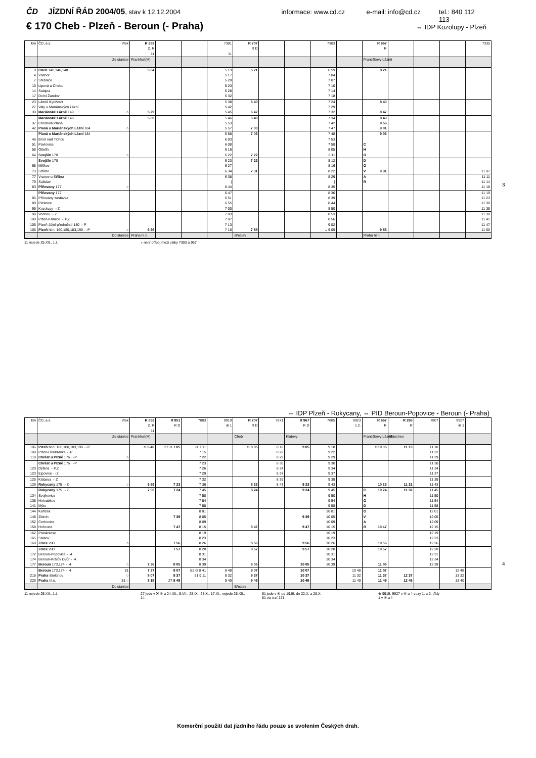ČD JÍZDNÍ ŘÁD 2004/05, stav k 12.12.2004 informace: www.cd.cz e-mail: info@cd.cz tel.: 840 112 113
€ 170 Cheb - Plzeň - Beroun (- Praha) ⇔ IDP Kozolupy - Plzeň
| km | ČD, a.s. Vlak | R 353 2. R 11 | | | 7301 11 | R 707 R D | | | 7303 | | R 657 R | | | | 7335 |
| | Ze stanice | Frankfurt(M) | | | | | | | | | Františkovy Lázně | | | | |
| 0 | Cheb 140,146,148 | 5 04 | | | 5 13 | 6 21 | | | 6 59 | | 8 21 | | | | |
| 4 | Všeboř | | | | 5 17 | | | | 7 04 | | | | | | |
| 7 | Stebnice | | | | 5 20 | | | | 7 07 | | | | | | |
| 10 | Lipová u Chebu | | | | 5 23 | | | | 7 10 | | | | | | |
| 14 | Salajna | | | | 5 28 | | | | 7 14 | | | | | | |
| 17 | Dolní Žandov | | | | 5 32 | | | | 7 18 | | | | | | |
| 23 | Lázně Kynžvart | | | | 5 38 | 6 40 | | | 7 24 | | 8 40 | | | | |
| 27 | Valy u Mariánských Lázní | | | | 5 42 | | | | 7 29 | | | | | | |
| 30 | Mariánské Lázně 149 ○ | 5 29 | | | 5 45 | 6 47 | | | 7 32 | | 8 47 | | | | |
| | Mariánské Lázně 149 | 5 30 | | | 5 46 | 6 49 | | | 7 34 | | 8 49 | | | | |
| 37 | Chodová Planá | | | | 5 53 | | | | 7 42 | | 8 56 | | | | |
| 42 | Planá u Mariánských Lázní 184 ○ | | | | 5 57 | 7 00 | | | 7 47 | | 9 01 | | | | |
| | Planá u Mariánských Lázní 184 | | | | 5 58 | 7 03 | | | 7 48 | | 9 03 | | | | |
| 46 | Brod nad Tichou | | | | 6 03 | | | | 7 53 | | | | | | |
| 51 | Pavlovice | | | | 6 08 | | | | 7 58 | | C | | | | |
| 58 | Ošelín | | | | 6 16 | | | | 8 05 | | H | | | | |
| 64 | Svojšín 178 ○ | | | | 6 22 | 7 22 | | | 8 11 | | O | | | | |
| | Svojšín 178 | | | | 6 23 | 7 22 | | | 8 12 | | D | | | | |
| 68 | Milíkov | | | | 6 27 | | | | 8 16 | | O | | | | |
| 73 | Stříbro | | | | 6 34 | 7 31 | | | 8 22 | | V 9 31 | | | | 11 07 |
| 77 | Vranov u Stříbra | | | | 6 38 | | | | 8 29 | | A | | | | 11 11 |
| 79 | Sulislav | | | | / | | | | / | | R | | | | 11 14 |
| 83 | Přňovany 177 ○ | | | | 6 44 | | | | 8 35 | | | | | | 11 18 |
| | Přňovany 177 | | | | 6 47 | | | | 8 36 | | | | | | 11 19 |
| 86 | Přňovany zastávka | | | | 6 51 | | | | 8 39 | | | | | | 11 23 |
| 89 | Plešnice | | | | 6 55 | | | | 8 44 | | | | | | 11 30 |
| 95 | Kozolupy ⇔Z | | | | 7 00 | | | | 8 50 | | | | | | 11 35 |
| 98 | Vochov ⇔Z | | | | 7 03 | | | | 8 53 | | | | | | 11 38 |
| 100 | Plzeň-Křimice ⇔P,Z | | | | 7 07 | | | | 8 56 | | | | | | 11 41 |
| 105 | Plzeň-Jižní předměstí 180 ⇔P | | | | 7 13 | | | | 9 02 | | | | | | 11 47 |
| 106 | Plzeň hl.n. 160,180,183,190 ⇔P ○ | 6 36 | | | 7 16 | 7 58 | | | ◒ 9 05 | | 9 58 | | | | 11 50 |
| | Do stanice | Praha hl.n. | | | | Břeclav | | | | | Praha hl.n. | | | | |
11 nejede 25.XII., 1.I. ◒ není přípoj mezi vlaky 7303 a 967
3
⇔ IDP Plzeň - Rokycany, ⇔ PID Beroun-Popovice - Beroun (- Praha)
| km | ČD, a.s. Vlak | R 353 2. R 11 | R 851 R D | 7803 | 9919 ⊕ 1 | R 707 R D | 7871 | R 967 R D | 7805 | 9923 1.2. | R 657 R | R 265 R | 7807 | 9927 ⊕ 1 | |
| | Ze stanice | Frankfurt(M) | | | | Cheb | | Klatovy | | | Františkovy Lázně | München | | | |
| 106 | Plzeň hl.n. 160,180,183,190 ⇔P | ⊙ 6 40 | 27 ⊙ 7 05 | ⊙ 7 11 | | ⊙ 8 05 | 8 18 | 9 05 | 9 18 | | ⊙ 10 05 | 11 13 | 11 18 | | |
| 109 | Plzeň-Doubravka ⇔P | | | 7 15 | | | 8 22 | | 9 22 | | | | 11 22 | | |
| 118 | Chrást u Plzně 176 ⇔P ○ | | | 7 22 | | | 8 29 | | 9 29 | | | | 11 29 | | |
| | Chrást u Plzně 176 ⇔P | | | 7 23 | | | 8 30 | | 9 30 | | | | 11 30 | | |
| 120 | Dýšina ⇔P,Z | | | 7 26 | | | 8 34 | | 9 34 | | | | 11 34 | | |
| 123 | Ejpovice ⇔Z | | | 7 29 | | | 8 37 | | 9 37 | | | | 11 37 | | |
| 125 | Klabava ⇔Z | | | 7 32 | | | 8 39 | | 9 39 | | | | 11 39 | | |
| 129 | Rokycany 175 ⇔Z ○ | 6 59 | 7 23 | 7 36 | | 8 23 | 8 43 | 9 23 | 9 43 | | 10 23 | 11 31 | 11 43 | | |
| | Rokycany 175 ⇔Z | 7 00 | 7 24 | 7 45 | | 8 24 | | 9 24 | 9 45 | | C 10 24 | 11 32 | 11 45 | | |
| 134 | Svojkovice | | | 7 50 | | | | | 9 50 | | H | | 11 50 | | |
| 138 | Holoubkov | | | 7 54 | | | | | 9 54 | | O | | 11 54 | | |
| 141 | Mýto | | | 7 58 | | | | | 9 58 | | D | | 11 58 | | |
| 144 | Kařízek | | | 8 01 | | | | | 10 01 | | O | | 12 01 | | |
| 148 | Zbiroh | | 7 39 | 8 05 | | | | 9 39 | 10 05 | | V | | 12 05 | | |
| 152 | Cerhovice | | | 8 09 | | | | | 10 09 | | A | | 12 09 | | |
| 158 | Hořovice | | 7 47 | 8 15 | | 8 47 | | 9 47 | 10 15 | | R 10 47 | | 12 15 | | |
| 162 | Praskolesy | | | 8 19 | | | | | 10 19 | | | | 12 19 | | |
| 165 | Stašov | | | 8 23 | | | | | 10 23 | | | | 12 23 | | |
| 168 | Zdice 200 ○ | | 7 56 | 8 26 | | 8 56 | | 9 56 | 10 26 | | 10 56 | | 12 26 | | |
| | Zdice 200 | | 7 57 | 8 28 | | 8 57 | | 9 57 | 10 28 | | 10 57 | | 12 28 | | |
| 172 | Beroun-Popovice ⇔4 | | | 8 31 | | | | | 10 31 | | | | 12 31 | | |
| 174 | Beroun-Králův Dvůr ⇔4 | | | 8 34 | | | | | 10 34 | | | | 12 34 | | |
| 177 | Beroun 173,174 ⇔4 ○ | 7 36 | 8 05 | 8 39 | | 9 05 | | 10 05 | 10 39 | | 11 05 | | 12 39 | | |
| | Beroun 173,174 ⇔4 81 | 7 37 | 8 07 | 51 ⊙ 8 41 | 8 48 | 9 07 | | 10 07 | | 10 48 | 11 07 | | | 12 48 | |
| 216 | Praha -Smíchov ○ | 8 07 | 8 37 | 51 9 11 | 9 32 | 9 37 | | 10 37 | | 11 32 | 11 37 | 12 37 | | 13 32 | |
| 220 | Praha hl.n. 81 ○ | 8 15 | 27 8 45 | | 9 40 | 9 45 | | 10 45 | | 11 40 | 11 45 | 12 45 | | 13 40 | |
| | Do stanice | | | | | Břeclav | | | | | | | | | |
11 nejede 25.XII., 1.I. 27 jede v ⚒ ⑥ a 24.XII., 5.VII., 28.IX., 28.X., 17.XI., nejede 25.XII., 1.I. 51 jede v ⑥ od 19.III. do 22.X. a 28.X.
81 viz trať 171 ⊕ 9919, 9927 v ⑥ a † vozy 1. a 2. třídy
1 v ⑥ a †
4
Komerční použití dat jízdního řádu pouze se svolením Českých drah.